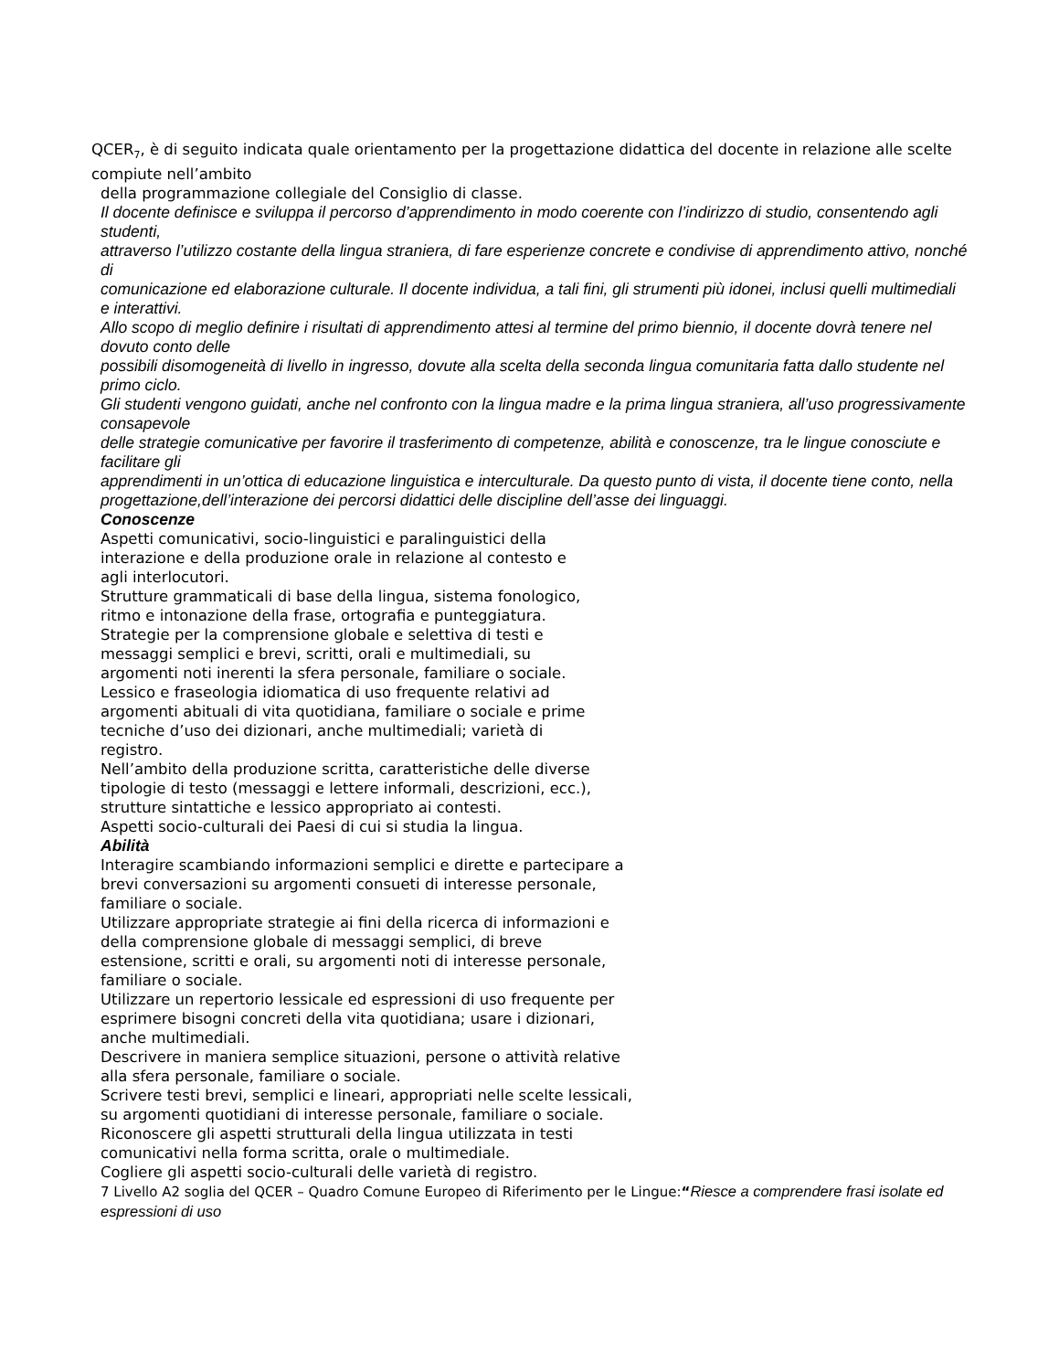QCER<sub>7</sub>, è di seguito indicata quale orientamento per la progettazione didattica del docente in relazione alle scelte compiute nell’ambito
della programmazione collegiale del Consiglio di classe.
Il docente definisce e sviluppa il percorso d’apprendimento in modo coerente con l’indirizzo di studio, consentendo agli studenti,
attraverso l’utilizzo costante della lingua straniera, di fare esperienze concrete e condivise di apprendimento attivo, nonché di
comunicazione ed elaborazione culturale. Il docente individua, a tali fini, gli strumenti più idonei, inclusi quelli multimediali e interattivi.
Allo scopo di meglio definire i risultati di apprendimento attesi al termine del primo biennio, il docente dovrà tenere nel dovuto conto delle
possibili disomogeneità di livello in ingresso, dovute alla scelta della seconda lingua comunitaria fatta dallo studente nel primo ciclo.
Gli studenti vengono guidati, anche nel confronto con la lingua madre e la prima lingua straniera, all’uso progressivamente consapevole
delle strategie comunicative per favorire il trasferimento di competenze, abilità e conoscenze, tra le lingue conosciute e facilitare gli
apprendimenti in un’ottica di educazione linguistica e interculturale. Da questo punto di vista, il docente tiene conto, nella
progettazione,dell’interazione dei percorsi didattici delle discipline dell’asse dei linguaggi.
Conoscenze
Aspetti comunicativi, socio-linguistici e paralinguistici della
interazione e della produzione orale in relazione al contesto e
agli interlocutori.
Strutture grammaticali di base della lingua, sistema fonologico,
ritmo e intonazione della frase, ortografia e punteggiatura.
Strategie per la comprensione globale e selettiva di testi e
messaggi semplici e brevi, scritti, orali e multimediali, su
argomenti noti inerenti la sfera personale, familiare o sociale.
Lessico e fraseologia idiomatica di uso frequente relativi ad
argomenti abituali di vita quotidiana, familiare o sociale e prime
tecniche d’uso dei dizionari, anche multimediali; varietà di
registro.
Nell’ambito della produzione scritta, caratteristiche delle diverse
tipologie di testo (messaggi e lettere informali, descrizioni, ecc.),
strutture sintattiche e lessico appropriato ai contesti.
Aspetti socio-culturali dei Paesi di cui si studia la lingua.
Abilità
Interagire scambiando informazioni semplici e dirette e partecipare a
brevi conversazioni su argomenti consueti di interesse personale,
familiare o sociale.
Utilizzare appropriate strategie ai fini della ricerca di informazioni e
della comprensione globale di messaggi semplici, di breve
estensione, scritti e orali, su argomenti noti di interesse personale,
familiare o sociale.
Utilizzare un repertorio lessicale ed espressioni di uso frequente per
esprimere bisogni concreti della vita quotidiana; usare i dizionari,
anche multimediali.
Descrivere in maniera semplice situazioni, persone o attività relative
alla sfera personale, familiare o sociale.
Scrivere testi brevi, semplici e lineari, appropriati nelle scelte lessicali,
su argomenti quotidiani di interesse personale, familiare o sociale.
Riconoscere gli aspetti strutturali della lingua utilizzata in testi
comunicativi nella forma scritta, orale o multimediale.
Cogliere gli aspetti socio-culturali delle varietà di registro.
7 Livello A2 soglia del QCER – Quadro Comune Europeo di Riferimento per le Lingue:“Riesce a comprendere frasi isolate ed espressioni di uso